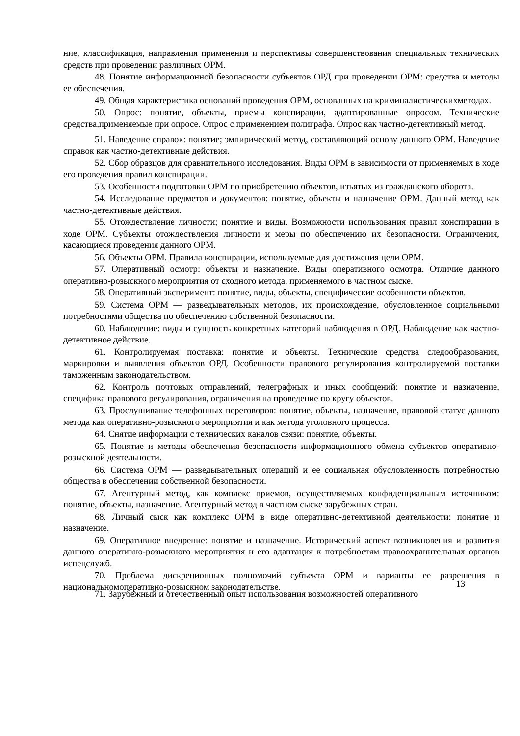ние, классификация, направления применения и перспективы совершенствования специальных технических средств при проведении различных ОРМ.
48. Понятие информационной безопасности субъектов ОРД при проведении ОРМ: средства и методы ее обеспечения.
49. Общая характеристика оснований проведения ОРМ, основанных на криминалистическихметодах.
50. Опрос: понятие, объекты, приемы конспирации, адаптированные опросом. Технические средства,применяемые при опросе. Опрос с применением полиграфа. Опрос как частно-детективный метод.
51. Наведение справок: понятие; эмпирический метод, составляющий основу данного ОРМ. Наведение справок как частно-детективные действия.
52. Сбор образцов для сравнительного исследования. Виды ОРМ в зависимости от применяемых в ходе его проведения правил конспирации.
53. Особенности подготовки ОРМ по приобретению объектов, изъятых из гражданского оборота.
54. Исследование предметов и документов: понятие, объекты и назначение ОРМ. Данный метод как частно-детективные действия.
55. Отождествление личности; понятие и виды. Возможности использования правил конспирации в ходе ОРМ. Субъекты отождествления личности и меры по обеспечению их безопасности. Ограничения, касающиеся проведения данного ОРМ.
56. Объекты ОРМ. Правила конспирации, используемые для достижения цели ОРМ.
57. Оперативный осмотр: объекты и назначение. Виды оперативного осмотра. Отличие данного оперативно-розыскного мероприятия от сходного метода, применяемого в частном сыске.
58. Оперативный эксперимент: понятие, виды, объекты, специфические особенности объектов.
59. Система ОРМ — разведывательных методов, их происхождение, обусловленное социальными потребностями общества по обеспечению собственной безопасности.
60. Наблюдение: виды и сущность конкретных категорий наблюдения в ОРД. Наблюдение как частно-детективное действие.
61. Контролируемая поставка: понятие и объекты. Технические средства следообразования, маркировки и выявления объектов ОРД. Особенности правового регулирования контролируемой поставки таможенным законодательством.
62. Контроль почтовых отправлений, телеграфных и иных сообщений: понятие и назначение, специфика правового регулирования, ограничения на проведение по кругу объектов.
63. Прослушивание телефонных переговоров: понятие, объекты, назначение, правовой статус данного метода как оперативно-розыскного мероприятия и как метода уголовного процесса.
64. Снятие информации с технических каналов связи: понятие, объекты.
65. Понятие и методы обеспечения безопасности информационного обмена субъектов оперативно- розыскной деятельности.
66. Система ОРМ — разведывательных операций и ее социальная обусловленность потребностью общества в обеспечении собственной безопасности.
67. Агентурный метод, как комплекс приемов, осуществляемых конфиденциальным источником: понятие, объекты, назначение. Агентурный метод в частном сыске зарубежных стран.
68. Личный сыск как комплекс ОРМ в виде оперативно-детективной деятельности: понятие и назначение.
69. Оперативное внедрение: понятие и назначение. Исторический аспект возникновения и развития данного оперативно-розыскного мероприятия и его адаптация к потребностям правоохранительных органов испецслужб.
70. Проблема дискреционных полномочий субъекта ОРМ и варианты ее разрешения в национальномоперативно-розыскном законодательстве.
13
71. Зарубежный и отечественный опыт использования возможностей оперативного